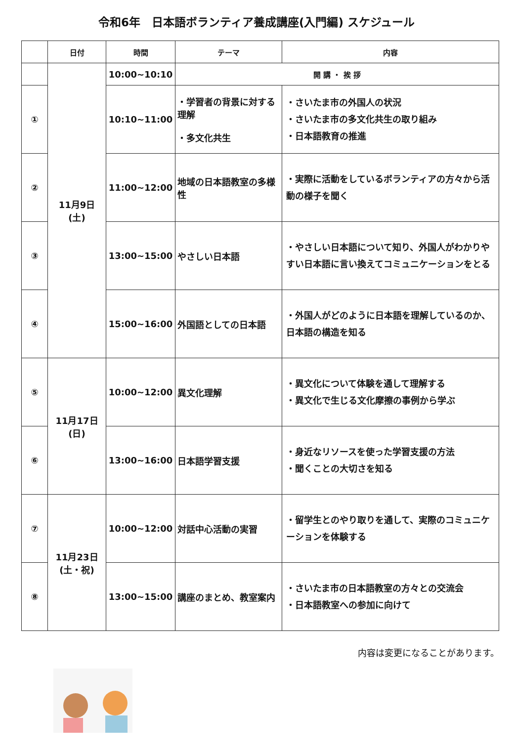令和6年　日本語ボランティア養成講座(入門編) スケジュール
| | 日付 | 時間 | テーマ | 内容 |
| --- | --- | --- | --- | --- |
| | 11月9日 (土) | 10:00~10:10 | 開 講 ・ 挨 拶 | |
| ① | | 10:10~11:00 | ・学習者の背景に対する理解 ・多文化共生 | ・さいたま市の外国人の状況 ・さいたま市の多文化共生の取り組み ・日本語教育の推進 |
| ② | | 11:00~12:00 | 地域の日本語教室の多様性 | ・実際に活動をしているボランティアの方々から活動の様子を聞く |
| ③ | | 13:00~15:00 | やさしい日本語 | ・やさしい日本語について知り、外国人がわかりやすい日本語に言い換えてコミュニケーションをとる |
| ④ | | 15:00~16:00 | 外国語としての日本語 | ・外国人がどのように日本語を理解しているのか、日本語の構造を知る |
| ⑤ | 11月17日 (日) | 10:00~12:00 | 異文化理解 | ・異文化について体験を通して理解する ・異文化で生じる文化摩擦の事例から学ぶ |
| ⑥ | | 13:00~16:00 | 日本語学習支援 | ・身近なリソースを使った学習支援の方法 ・聞くことの大切さを知る |
| ⑦ | 11月23日 (土・祝) | 10:00~12:00 | 対話中心活動の実習 | ・留学生とのやり取りを通して、実際のコミュニケーションを体験する |
| ⑧ | | 13:00~15:00 | 講座のまとめ、教室案内 | ・さいたま市の日本語教室の方々との交流会 ・日本語教室への参加に向けて |
内容は変更になることがあります。